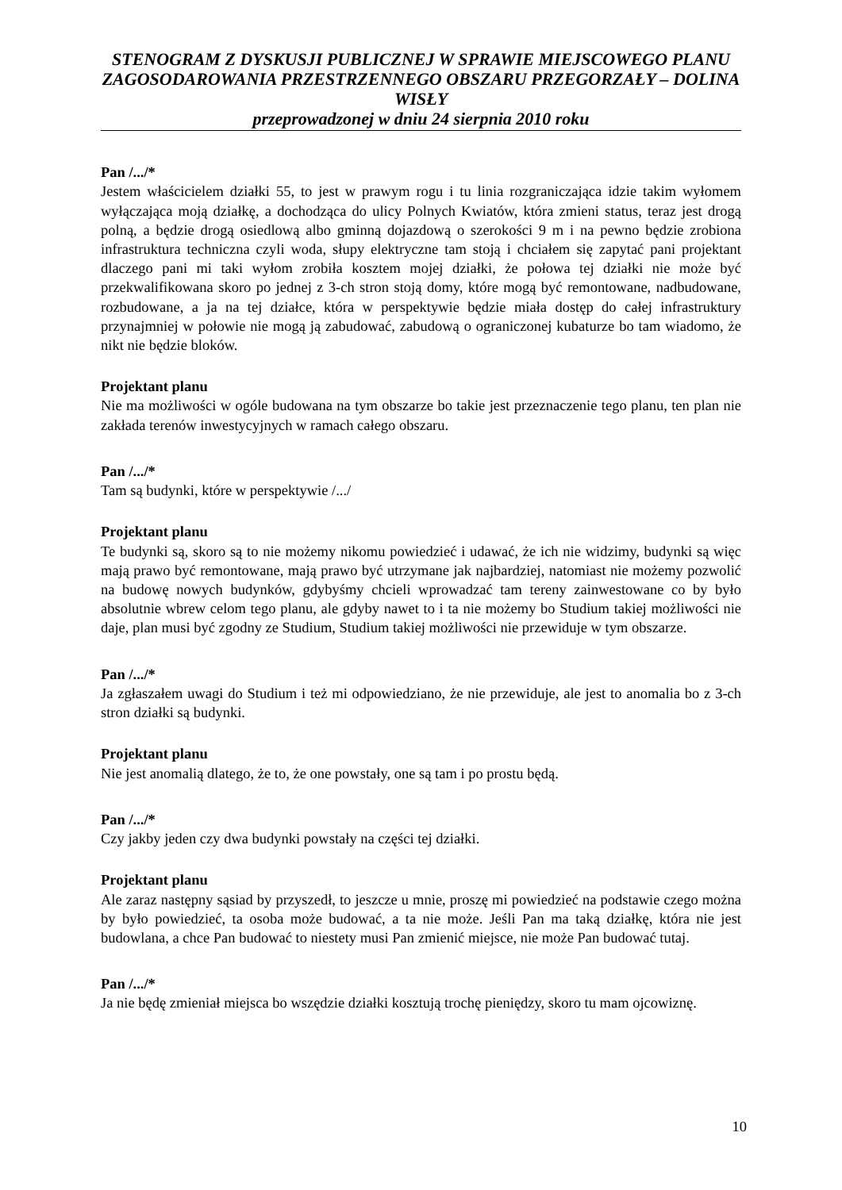STENOGRAM Z DYSKUSJI PUBLICZNEJ W SPRAWIE MIEJSCOWEGO PLANU ZAGOSODAROWANIA PRZESTRZENNEGO OBSZARU PRZEGORZAŁY – DOLINA WISŁY
przeprowadzonej w dniu 24 sierpnia 2010 roku
Pan /.../*
Jestem właścicielem działki 55, to jest w prawym rogu i tu linia rozgraniczająca idzie takim wyłomem wyłączająca moją działkę, a dochodząca do ulicy Polnych Kwiatów, która zmieni status, teraz jest drogą polną, a będzie drogą osiedlową albo gminną dojazdową o szerokości 9 m i na pewno będzie zrobiona infrastruktura techniczna czyli woda, słupy elektryczne tam stoją i chciałem się zapytać pani projektant dlaczego pani mi taki wyłom zrobiła kosztem mojej działki, że połowa tej działki nie może być przekwalifikowana skoro po jednej z 3-ch stron stoją domy, które mogą być remontowane, nadbudowane, rozbudowane, a ja na tej działce, która w perspektywie będzie miała dostęp do całej infrastruktury przynajmniej w połowie nie mogą ją zabudować, zabudową o ograniczonej kubaturze bo tam wiadomo, że nikt nie będzie bloków.
Projektant planu
Nie ma możliwości w ogóle budowana na tym obszarze bo takie jest przeznaczenie tego planu, ten plan nie zakłada terenów inwestycyjnych w ramach całego obszaru.
Pan /.../*
Tam są budynki, które w perspektywie /.../
Projektant planu
Te budynki są, skoro są to nie możemy nikomu powiedzieć i udawać, że ich nie widzimy, budynki są więc mają prawo być remontowane, mają prawo być utrzymane jak najbardziej, natomiast nie możemy pozwolić na budowę nowych budynków, gdybyśmy chcieli wprowadzać tam tereny zainwestowane co by było absolutnie wbrew celom tego planu, ale gdyby nawet to i ta nie możemy bo Studium takiej możliwości nie daje, plan musi być zgodny ze Studium, Studium takiej możliwości nie przewiduje w tym obszarze.
Pan /.../*
Ja zgłaszałem uwagi do Studium i też mi odpowiedziano, że nie przewiduje, ale jest to anomalia bo z 3-ch stron działki są budynki.
Projektant planu
Nie jest anomalią dlatego, że to, że one powstały, one są tam i po prostu będą.
Pan /.../*
Czy jakby jeden czy dwa budynki powstały na części tej działki.
Projektant planu
Ale zaraz następny sąsiad by przyszedł, to jeszcze u mnie, proszę mi powiedzieć na podstawie czego można by było powiedzieć, ta osoba może budować, a ta nie może. Jeśli Pan ma taką działkę, która nie jest budowlana, a chce Pan budować to niestety musi Pan zmienić miejsce, nie może Pan budować tutaj.
Pan /.../*
Ja nie będę zmieniał miejsca bo wszędzie działki kosztują trochę pieniędzy, skoro tu mam ojcowiznę.
10